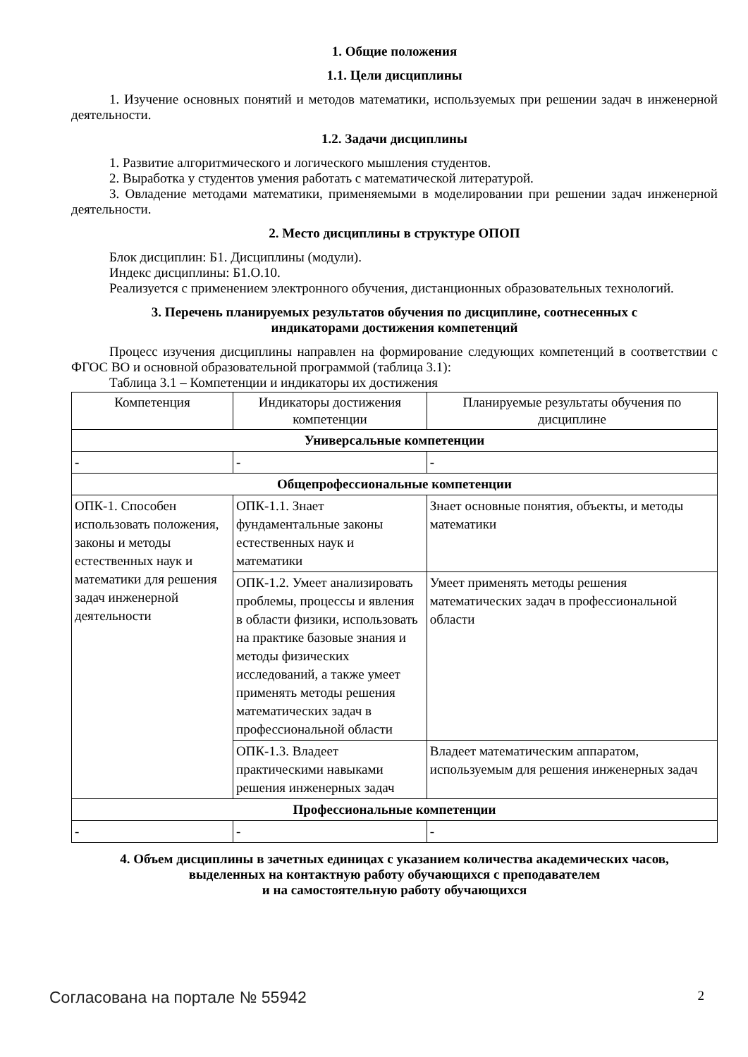1. Общие положения
1.1. Цели дисциплины
1. Изучение основных понятий и методов математики, используемых при решении задач в инженерной деятельности.
1.2. Задачи дисциплины
1. Развитие алгоритмического и логического мышления студентов.
2. Выработка у студентов умения работать с математической литературой.
3. Овладение методами математики, применяемыми в моделировании при решении задач инженерной деятельности.
2. Место дисциплины в структуре ОПОП
Блок дисциплин: Б1. Дисциплины (модули).
Индекс дисциплины: Б1.О.10.
Реализуется с применением электронного обучения, дистанционных образовательных технологий.
3. Перечень планируемых результатов обучения по дисциплине, соотнесенных с
индикаторами достижения компетенций
Процесс изучения дисциплины направлен на формирование следующих компетенций в соответствии с ФГОС ВО и основной образовательной программой (таблица 3.1):
Таблица 3.1 – Компетенции и индикаторы их достижения
| Компетенция | Индикаторы достижения компетенции | Планируемые результаты обучения по дисциплине |
| --- | --- | --- |
| Универсальные компетенции | | |
| - | - | - |
| Общепрофессиональные компетенции | | |
| ОПК-1. Способен использовать положения, законы и методы естественных наук и математики для решения задач инженерной деятельности | ОПК-1.1. Знает фундаментальные законы естественных наук и математики | Знает основные понятия, объекты, и методы математики |
| | ОПК-1.2. Умеет анализировать проблемы, процессы и явления в области физики, использовать на практике базовые знания и методы физических исследований, а также умеет применять методы решения математических задач в профессиональной области | Умеет применять методы решения математических задач в профессиональной области |
| | ОПК-1.3. Владеет практическими навыками решения инженерных задач | Владеет математическим аппаратом, используемым для решения инженерных задач |
| Профессиональные компетенции | | |
| - | - | - |
4. Объем дисциплины в зачетных единицах с указанием количества академических часов,
выделенных на контактную работу обучающихся с преподавателем
и на самостоятельную работу обучающихся
Согласована на портале № 55942 2